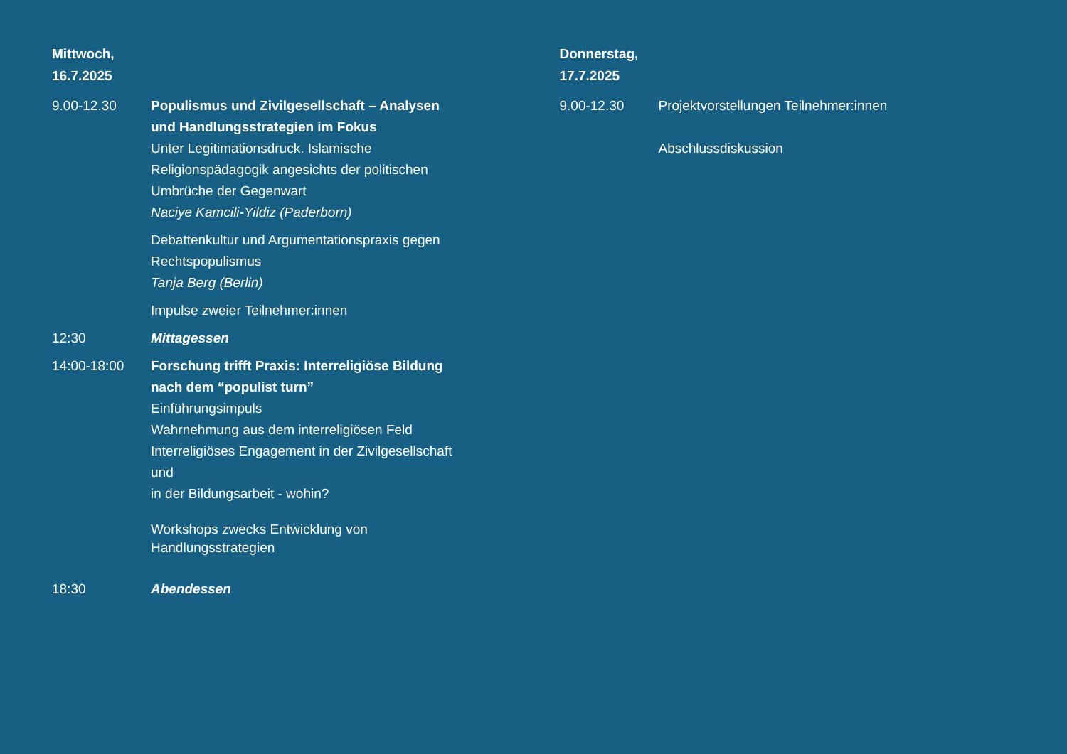Mittwoch,
16.7.2025
9.00-12.30 Populismus und Zivilgesellschaft – Analysen und Handlungsstrategien im Fokus
Unter Legitimationsdruck. Islamische Religionspädagogik angesichts der politischen Umbrüche der Gegenwart
Naciye Kamcili-Yildiz (Paderborn)
Debattenkultur und Argumentationspraxis gegen Rechtspopulismus
Tanja Berg (Berlin)
Impulse zweier Teilnehmer:innen
12:30 Mittagessen
14:00-18:00 Forschung trifft Praxis: Interreligiöse Bildung nach dem “populist turn”
Einführungsimpuls
Wahrnehmung aus dem interreligiösen Feld
Interreligiöses Engagement in der Zivilgesellschaft und
in der Bildungsarbeit - wohin?
Workshops zwecks Entwicklung von Handlungsstrategien
18:30 Abendessen
Donnerstag,
17.7.2025
9.00-12.30 Projektvorstellungen Teilnehmer:innen
Abschlussdiskussion